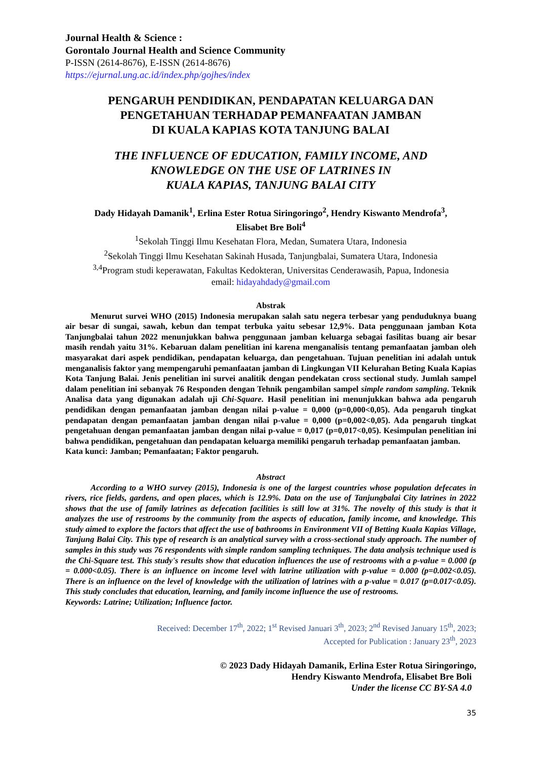Journal Health & Science :
Gorontalo Journal Health and Science Community
P-ISSN (2614-8676), E-ISSN (2614-8676)
https://ejurnal.ung.ac.id/index.php/gojhes/index
PENGARUH PENDIDIKAN, PENDAPATAN KELUARGA DAN
PENGETAHUAN TERHADAP PEMANFAATAN JAMBAN
DI KUALA KAPIAS KOTA TANJUNG BALAI
THE INFLUENCE OF EDUCATION, FAMILY INCOME, AND
KNOWLEDGE ON THE USE OF LATRINES IN
KUALA KAPIAS, TANJUNG BALAI CITY
Dady Hidayah Damanik<sup>1</sup>, Erlina Ester Rotua Siringoringo<sup>2</sup>, Hendry Kiswanto Mendrofa<sup>3</sup>,
Elisabet Bre Boli<sup>4</sup>
<sup>1</sup> Sekolah Tinggi Ilmu Kesehatan Flora, Medan, Sumatera Utara, Indonesia
<sup>2</sup> Sekolah Tinggi Ilmu Kesehatan Sakinah Husada, Tanjungbalai, Sumatera Utara, Indonesia
<sup>3,4</sup>Program studi keperawatan, Fakultas Kedokteran, Universitas Cenderawasih, Papua, Indonesia
email: hidayahdady@gmail.com
Abstrak
Menurut survei WHO (2015) Indonesia merupakan salah satu negera terbesar yang penduduknya buang air besar di sungai, sawah, kebun dan tempat terbuka yaitu sebesar 12,9%. Data penggunaan jamban Kota Tanjungbalai tahun 2022 menunjukkan bahwa penggunaan jamban keluarga sebagai fasilitas buang air besar masih rendah yaitu 31%. Kebaruan dalam penelitian ini karena menganalisis tentang pemanfaatan jamban oleh masyarakat dari aspek pendidikan, pendapatan keluarga, dan pengetahuan. Tujuan penelitian ini adalah untuk menganalisis faktor yang mempengaruhi pemanfaatan jamban di Lingkungan VII Kelurahan Beting Kuala Kapias Kota Tanjung Balai. Jenis penelitian ini survei analitik dengan pendekatan cross sectional study. Jumlah sampel dalam penelitian ini sebanyak 76 Responden dengan Tehnik pengambilan sampel simple random sampling. Teknik Analisa data yang digunakan adalah uji Chi-Square. Hasil penelitian ini menunjukkan bahwa ada pengaruh pendidikan dengan pemanfaatan jamban dengan nilai p-value = 0,000 (p=0,000<0,05). Ada pengaruh tingkat pendapatan dengan pemanfaatan jamban dengan nilai p-value = 0,000 (p=0,002<0,05). Ada pengaruh tingkat pengetahuan dengan pemanfaatan jamban dengan nilai p-value = 0,017 (p=0,017<0,05). Kesimpulan penelitian ini bahwa pendidikan, pengetahuan dan pendapatan keluarga memiliki pengaruh terhadap pemanfaatan jamban.
Kata kunci: Jamban; Pemanfaatan; Faktor pengaruh.
Abstract
According to a WHO survey (2015), Indonesia is one of the largest countries whose population defecates in rivers, rice fields, gardens, and open places, which is 12.9%. Data on the use of Tanjungbalai City latrines in 2022 shows that the use of family latrines as defecation facilities is still low at 31%. The novelty of this study is that it analyzes the use of restrooms by the community from the aspects of education, family income, and knowledge. This study aimed to explore the factors that affect the use of bathrooms in Environment VII of Betting Kuala Kapias Village, Tanjung Balai City. This type of research is an analytical survey with a cross-sectional study approach. The number of samples in this study was 76 respondents with simple random sampling techniques. The data analysis technique used is the Chi-Square test. This study's results show that education influences the use of restrooms with a p-value = 0.000 (p = 0.000<0.05). There is an influence on income level with latrine utilization with p-value = 0.000 (p=0.002<0.05). There is an influence on the level of knowledge with the utilization of latrines with a p-value = 0.017 (p=0.017<0.05). This study concludes that education, learning, and family income influence the use of restrooms.
Keywords: Latrine; Utilization; Influence factor.
Received: December 17<sup>th</sup>, 2022; 1<sup>st</sup> Revised Januari 3<sup>th</sup>, 2023; 2<sup>nd</sup> Revised January 15<sup>th</sup>, 2023;
Accepted for Publication : January 23<sup>th</sup>, 2023
© 2023 Dady Hidayah Damanik, Erlina Ester Rotua Siringoringo,
Hendry Kiswanto Mendrofa, Elisabet Bre Boli
Under the license CC BY-SA 4.0
35